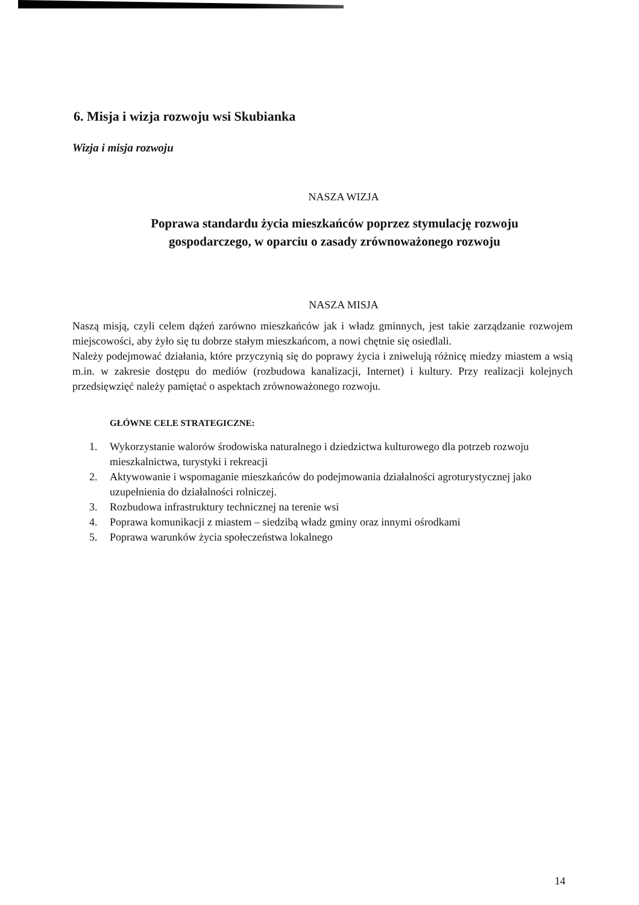6. Misja i wizja rozwoju wsi Skubianka
Wizja i misja rozwoju
NASZA WIZJA
Poprawa standardu życia mieszkańców poprzez stymulację rozwoju
gospodarczego, w oparciu o zasady zrównoważonego rozwoju
NASZA MISJA
Naszą misją, czyli celem dążeń zarówno mieszkańców jak i władz gminnych, jest takie zarządzanie rozwojem miejscowości, aby żyło się tu dobrze stałym mieszkańcom, a nowi chętnie się osiedlali.
Należy podejmować działania, które przyczynią się do poprawy życia i zniwelują różnicę miedzy miastem a wsią m.in. w zakresie dostępu do mediów (rozbudowa kanalizacji, Internet) i kultury. Przy realizacji kolejnych przedsięwzięć należy pamiętać o aspektach zrównoważonego rozwoju.
GŁÓWNE CELE STRATEGICZNE:
1. Wykorzystanie walorów środowiska naturalnego i dziedzictwa kulturowego dla potrzeb rozwoju mieszkalnictwa, turystyki i rekreacji
2. Aktywowanie i wspomaganie mieszkańców do podejmowania działalności agroturystycznej jako uzupełnienia do działalności rolniczej.
3. Rozbudowa infrastruktury technicznej na terenie wsi
4. Poprawa komunikacji z miastem – siedzibą władz gminy oraz innymi ośrodkami
5. Poprawa warunków życia społeczeństwa lokalnego
14